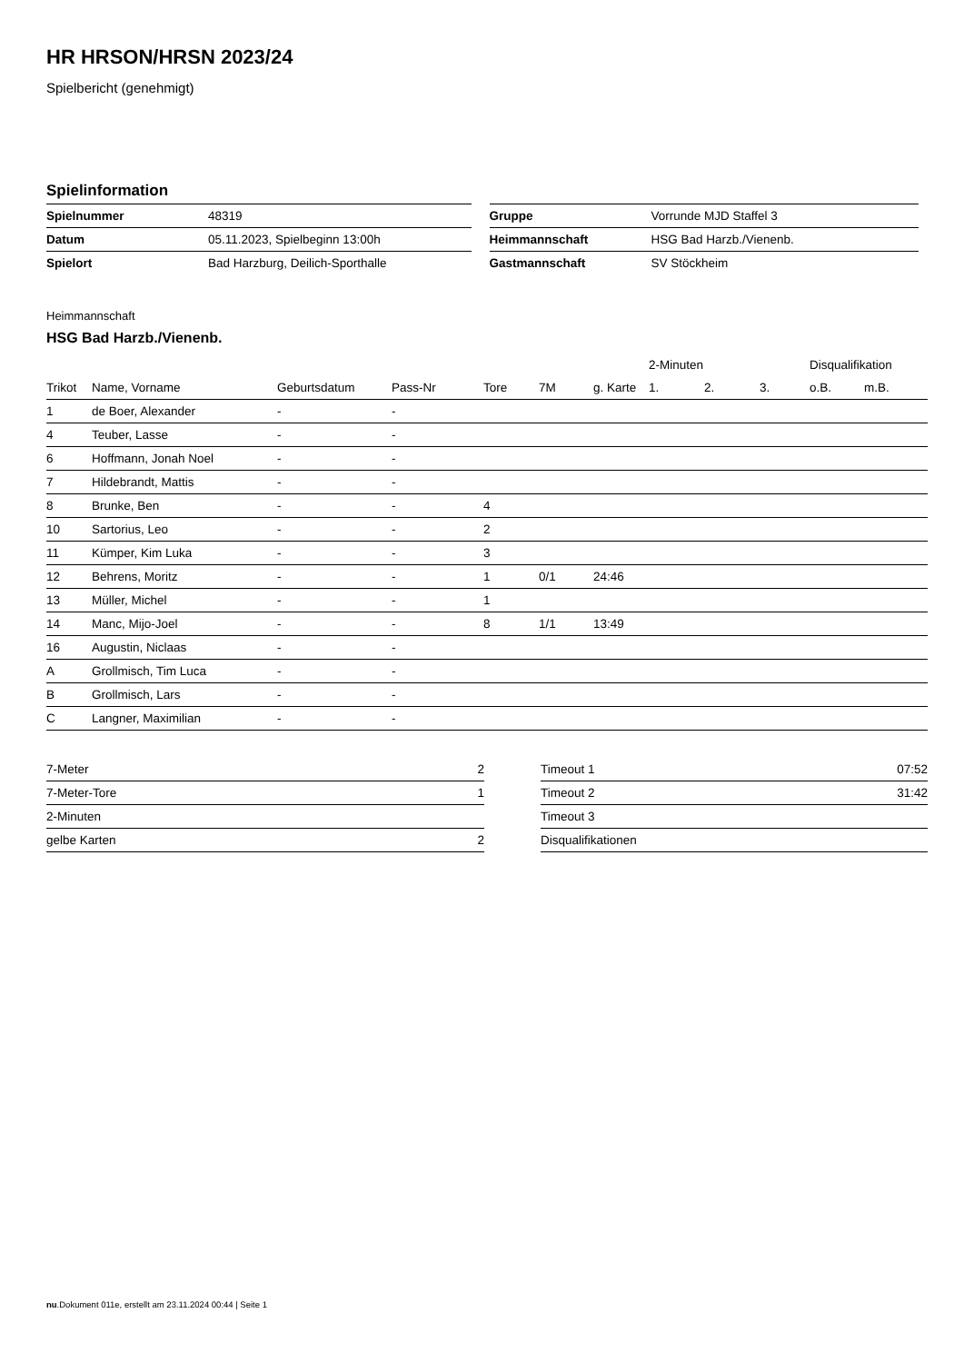HR HRSON/HRSN 2023/24
Spielbericht (genehmigt)
Spielinformation
| Spielnummer | 48319 |
| Datum | 05.11.2023, Spielbeginn 13:00h |
| Spielort | Bad Harzburg, Deilich-Sporthalle |
| Gruppe | Vorrunde MJD Staffel 3 |
| Heimmannschaft | HSG Bad Harzb./Vienenb. |
| Gastmannschaft | SV Stöckheim |
Heimmannschaft
HSG Bad Harzb./Vienenb.
| | | | | | | | 2-Minuten | | | Disqualifikation | |
| --- | --- | --- | --- | --- | --- | --- | --- | --- | --- | --- | --- |
| Trikot | Name, Vorname | Geburtsdatum | Pass-Nr | Tore | 7M | g. Karte | 1. | 2. | 3. | o.B. | m.B. |
| 1 | de Boer, Alexander | - | - | | | | | | | | |
| 4 | Teuber, Lasse | - | - | | | | | | | | |
| 6 | Hoffmann, Jonah Noel | - | - | | | | | | | | |
| 7 | Hildebrandt, Mattis | - | - | | | | | | | | |
| 8 | Brunke, Ben | - | - | 4 | | | | | | | |
| 10 | Sartorius, Leo | - | - | 2 | | | | | | | |
| 11 | Kümper, Kim Luka | - | - | 3 | | | | | | | |
| 12 | Behrens, Moritz | - | - | 1 | 0/1 | 24:46 | | | | | |
| 13 | Müller, Michel | - | - | 1 | | | | | | | |
| 14 | Manc, Mijo-Joel | - | - | 8 | 1/1 | 13:49 | | | | | |
| 16 | Augustin, Niclaas | - | - | | | | | | | | |
| A | Grollmisch, Tim Luca | - | - | | | | | | | | |
| B | Grollmisch, Lars | - | - | | | | | | | | |
| C | Langner, Maximilian | - | - | | | | | | | | |
| 7-Meter | 2 |
| 7-Meter-Tore | 1 |
| 2-Minuten | |
| gelbe Karten | 2 |
| Timeout 1 | 07:52 |
| Timeout 2 | 31:42 |
| Timeout 3 | |
| Disqualifikationen | |
nu.Dokument 011e, erstellt am 23.11.2024 00:44 | Seite 1